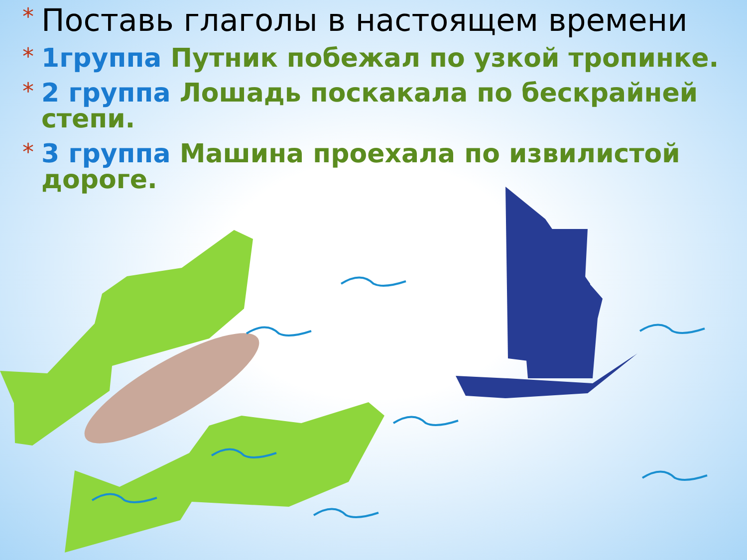* Поставь глаголы в настоящем времени
* 1группа Путник побежал по узкой тропинке.
* 2 группа Лошадь поскакала по бескрайней степи.
* 3 группа Машина проехала по извилистой дороге.